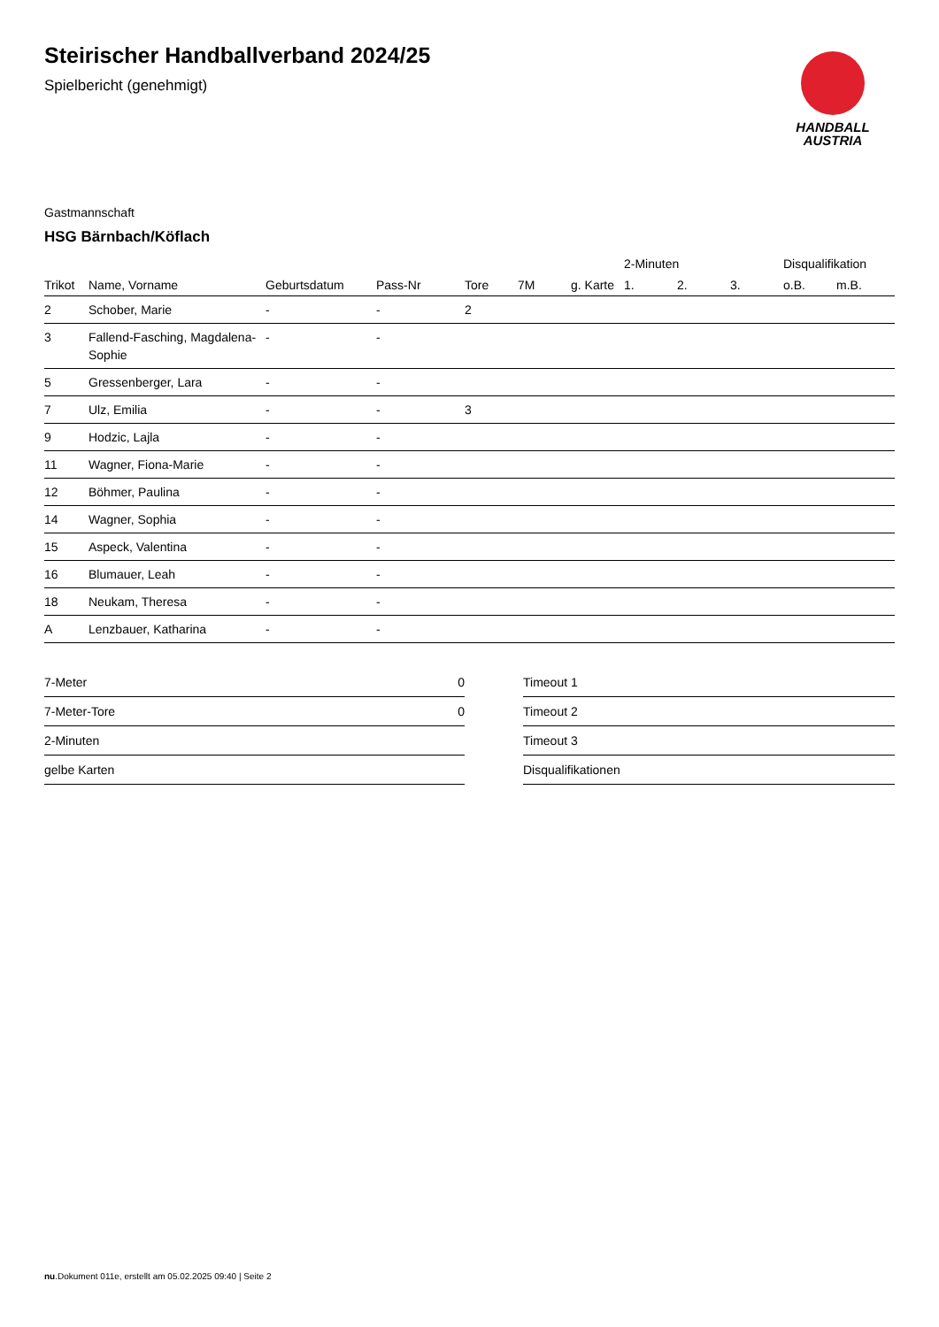Steirischer Handballverband 2024/25
Spielbericht (genehmigt)
HANDBALL
AUSTRIA
Gastmannschaft
HSG Bärnbach/Köflach
| | | | | | | | 2-Minuten | | | Disqualifikation | |
| --- | --- | --- | --- | --- | --- | --- | --- | --- | --- | --- | --- |
| Trikot | Name, Vorname | Geburtsdatum | Pass-Nr | Tore | 7M | g. Karte | 1. | 2. | 3. | o.B. | m.B. |
| 2 | Schober, Marie | - | - | 2 | | | | | | | |
| 3 | Fallend-Fasching, Magdalena-Sophie | - | - | | | | | | | | |
| 5 | Gressenberger, Lara | - | - | | | | | | | | |
| 7 | Ulz, Emilia | - | - | 3 | | | | | | | |
| 9 | Hodzic, Lajla | - | - | | | | | | | | |
| 11 | Wagner, Fiona-Marie | - | - | | | | | | | | |
| 12 | Böhmer, Paulina | - | - | | | | | | | | |
| 14 | Wagner, Sophia | - | - | | | | | | | | |
| 15 | Aspeck, Valentina | - | - | | | | | | | | |
| 16 | Blumauer, Leah | - | - | | | | | | | | |
| 18 | Neukam, Theresa | - | - | | | | | | | | |
| A | Lenzbauer, Katharina | - | - | | | | | | | | |
| 7-Meter | 0 |
| 7-Meter-Tore | 0 |
| 2-Minuten | |
| gelbe Karten | |
| Timeout 1 |
| Timeout 2 |
| Timeout 3 |
| Disqualifikationen |
nu.Dokument 011e, erstellt am 05.02.2025 09:40 | Seite 2